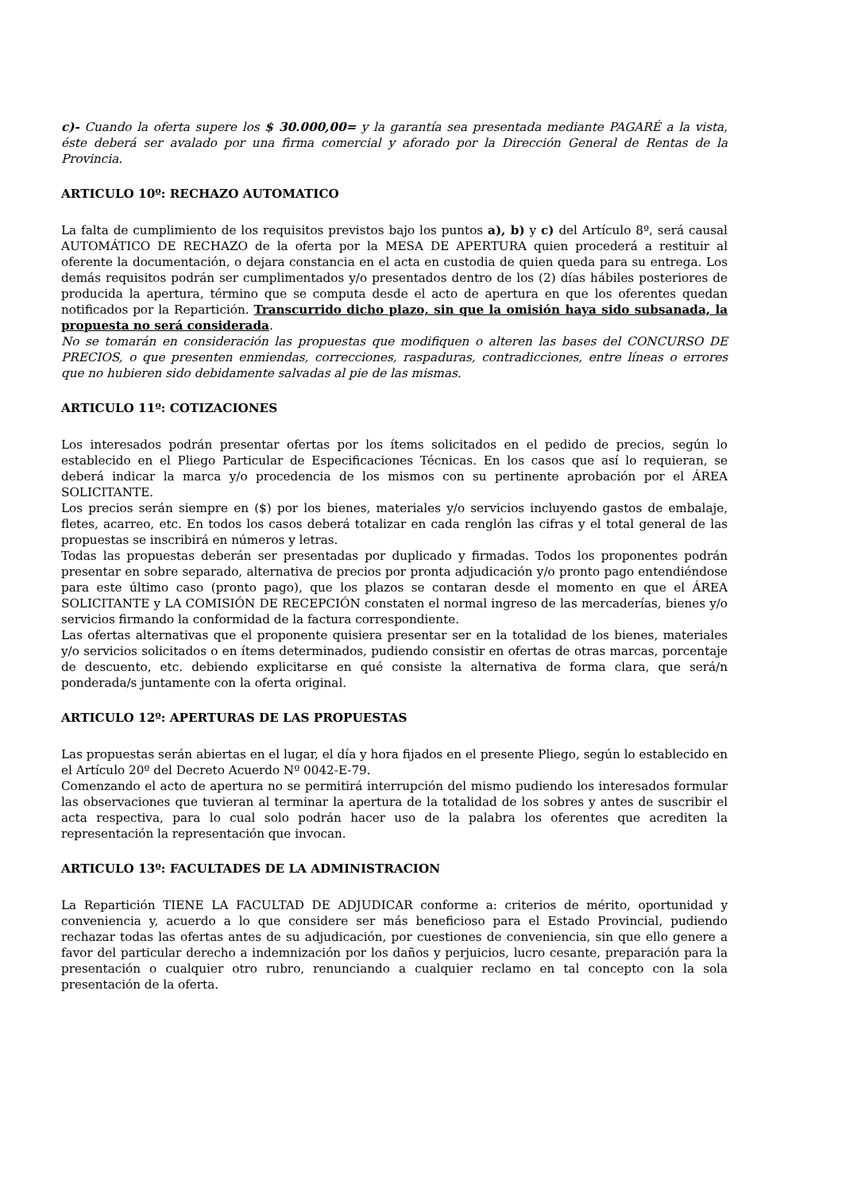c)- Cuando la oferta supere los $ 30.000,00= y la garantía sea presentada mediante PAGARÉ a la vista, éste deberá ser avalado por una firma comercial y aforado por la Dirección General de Rentas de la Provincia.
ARTICULO 10º: RECHAZO AUTOMATICO
La falta de cumplimiento de los requisitos previstos bajo los puntos a), b) y c) del Artículo 8º, será causal AUTOMÁTICO DE RECHAZO de la oferta por la MESA DE APERTURA quien procederá a restituir al oferente la documentación, o dejara constancia en el acta en custodia de quien queda para su entrega. Los demás requisitos podrán ser cumplimentados y/o presentados dentro de los (2) días hábiles posteriores de producida la apertura, término que se computa desde el acto de apertura en que los oferentes quedan notificados por la Repartición. Transcurrido dicho plazo, sin que la omisión haya sido subsanada, la propuesta no será considerada.
No se tomarán en consideración las propuestas que modifiquen o alteren las bases del CONCURSO DE PRECIOS, o que presenten enmiendas, correcciones, raspaduras, contradicciones, entre líneas o errores que no hubieren sido debidamente salvadas al pie de las mismas.
ARTICULO 11º: COTIZACIONES
Los interesados podrán presentar ofertas por los ítems solicitados en el pedido de precios, según lo establecido en el Pliego Particular de Especificaciones Técnicas. En los casos que así lo requieran, se deberá indicar la marca y/o procedencia de los mismos con su pertinente aprobación por el ÁREA SOLICITANTE.
Los precios serán siempre en ($) por los bienes, materiales y/o servicios incluyendo gastos de embalaje, fletes, acarreo, etc. En todos los casos deberá totalizar en cada renglón las cifras y el total general de las propuestas se inscribirá en números y letras.
Todas las propuestas deberán ser presentadas por duplicado y firmadas. Todos los proponentes podrán presentar en sobre separado, alternativa de precios por pronta adjudicación y/o pronto pago entendiéndose para este último caso (pronto pago), que los plazos se contaran desde el momento en que el ÁREA SOLICITANTE y LA COMISIÓN DE RECEPCIÓN constaten el normal ingreso de las mercaderías, bienes y/o servicios firmando la conformidad de la factura correspondiente.
Las ofertas alternativas que el proponente quisiera presentar ser en la totalidad de los bienes, materiales y/o servicios solicitados o en ítems determinados, pudiendo consistir en ofertas de otras marcas, porcentaje de descuento, etc. debiendo explicitarse en qué consiste la alternativa de forma clara, que será/n ponderada/s juntamente con la oferta original.
ARTICULO 12º: APERTURAS DE LAS PROPUESTAS
Las propuestas serán abiertas en el lugar, el día y hora fijados en el presente Pliego, según lo establecido en el Artículo 20º del Decreto Acuerdo Nº 0042-E-79.
Comenzando el acto de apertura no se permitirá interrupción del mismo pudiendo los interesados formular las observaciones que tuvieran al terminar la apertura de la totalidad de los sobres y antes de suscribir el acta respectiva, para lo cual solo podrán hacer uso de la palabra los oferentes que acrediten la representación la representación que invocan.
ARTICULO 13º: FACULTADES DE LA ADMINISTRACION
La Repartición TIENE LA FACULTAD DE ADJUDICAR conforme a: criterios de mérito, oportunidad y conveniencia y, acuerdo a lo que considere ser más beneficioso para el Estado Provincial, pudiendo rechazar todas las ofertas antes de su adjudicación, por cuestiones de conveniencia, sin que ello genere a favor del particular derecho a indemnización por los daños y perjuicios, lucro cesante, preparación para la presentación o cualquier otro rubro, renunciando a cualquier reclamo en tal concepto con la sola presentación de la oferta.